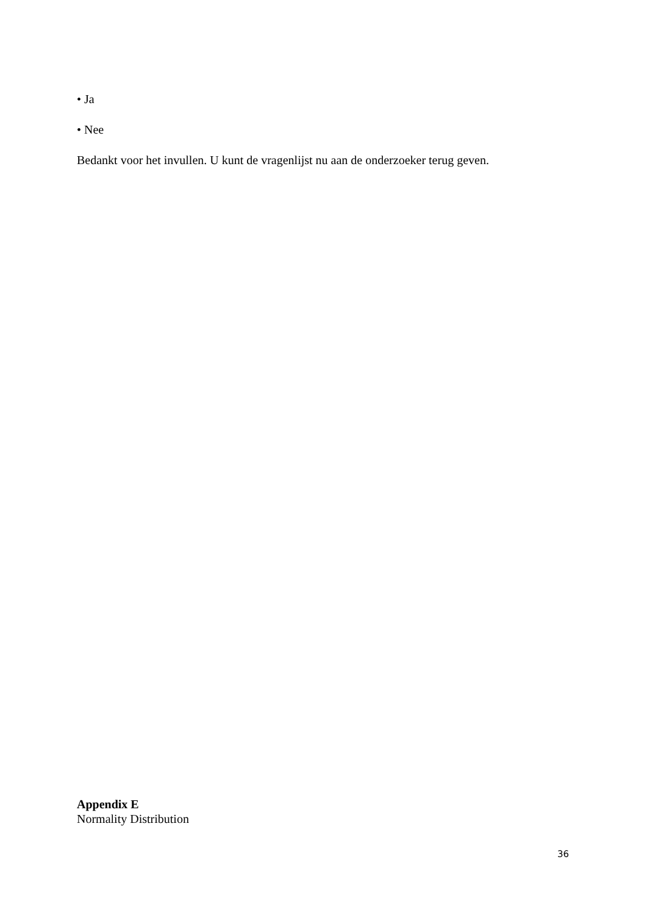• Ja
• Nee
Bedankt voor het invullen. U kunt de vragenlijst nu aan de onderzoeker terug geven.
Appendix E
Normality Distribution
36